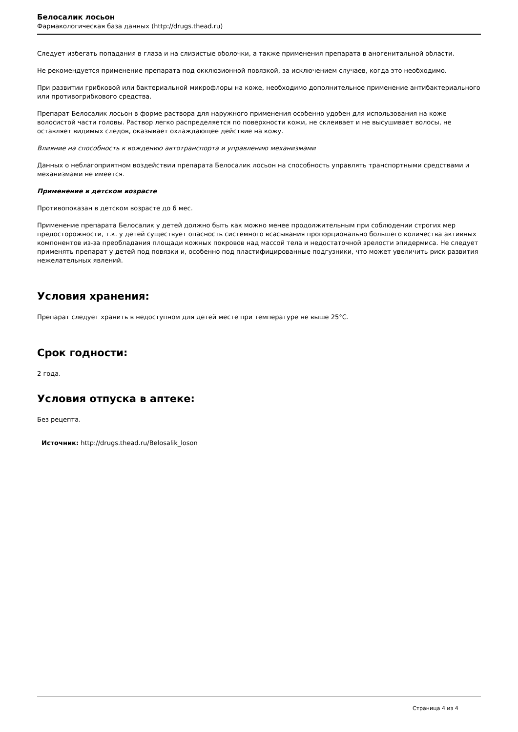Белосалик лосьон
Фармакологическая база данных (http://drugs.thead.ru)
Следует избегать попадания в глаза и на слизистые оболочки, а также применения препарата в аногенитальной области.
Не рекомендуется применение препарата под окклюзионной повязкой, за исключением случаев, когда это необходимо.
При развитии грибковой или бактериальной микрофлоры на коже, необходимо дополнительное применение антибактериального или противогрибкового средства.
Препарат Белосалик лосьон в форме раствора для наружного применения особенно удобен для использования на коже волосистой части головы. Раствор легко распределяется по поверхности кожи, не склеивает и не высушивает волосы, не оставляет видимых следов, оказывает охлаждающее действие на кожу.
Влияние на способность к вождению автотранспорта и управлению механизмами
Данных о неблагоприятном воздействии препарата Белосалик лосьон на способность управлять транспортными средствами и механизмами не имеется.
Применение в детском возрасте
Противопоказан в детском возрасте до 6 мес.
Применение препарата Белосалик у детей должно быть как можно менее продолжительным при соблюдении строгих мер предосторожности, т.к. у детей существует опасность системного всасывания пропорционально большего количества активных компонентов из-за преобладания площади кожных покровов над массой тела и недостаточной зрелости эпидермиса. Не следует применять препарат у детей под повязки и, особенно под пластифицированные подгузники, что может увеличить риск развития нежелательных явлений.
Условия хранения:
Препарат следует хранить в недоступном для детей месте при температуре не выше 25°C.
Срок годности:
2 года.
Условия отпуска в аптеке:
Без рецепта.
Источник: http://drugs.thead.ru/Belosalik_loson
Страница 4 из 4